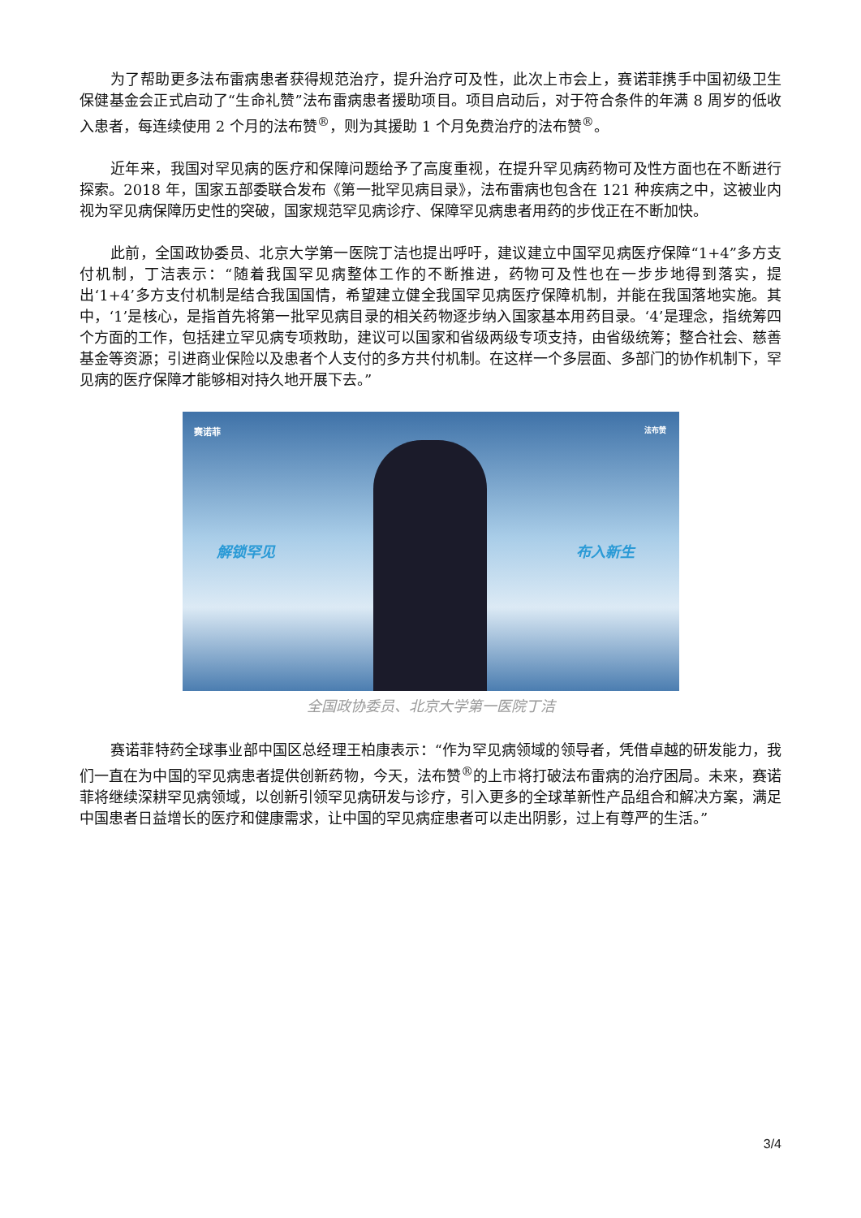为了帮助更多法布雷病患者获得规范治疗，提升治疗可及性，此次上市会上，赛诺菲携手中国初级卫生保健基金会正式启动了“生命礼赞”法布雷病患者援助项目。项目启动后，对于符合条件的年满 8 周岁的低收入患者，每连续使用 2 个月的法布赞<sup>®</sup>，则为其援助 1 个月免费治疗的法布赞<sup>®</sup>。
近年来，我国对罕见病的医疗和保障问题给予了高度重视，在提升罕见病药物可及性方面也在不断进行探索。2018 年，国家五部委联合发布《第一批罕见病目录》，法布雷病也包含在 121 种疾病之中，这被业内视为罕见病保障历史性的突破，国家规范罕见病诊疗、保障罕见病患者用药的步伐正在不断加快。
此前，全国政协委员、北京大学第一医院丁洁也提出呼吁，建议建立中国罕见病医疗保障“1+4”多方支付机制，丁洁表示：“随着我国罕见病整体工作的不断推进，药物可及性也在一步步地得到落实，提出‘1+4’多方支付机制是结合我国国情，希望建立健全我国罕见病医疗保障机制，并能在我国落地实施。其中，‘1’是核心，是指首先将第一批罕见病目录的相关药物逐步纳入国家基本用药目录。‘4’是理念，指统筹四个方面的工作，包括建立罕见病专项救助，建议可以国家和省级两级专项支持，由省级统筹；整合社会、慈善基金等资源；引进商业保险以及患者个人支付的多方共付机制。在这样一个多层面、多部门的协作机制下，罕见病的医疗保障才能够相对持久地开展下去。”
赛诺菲 法布赞
解锁罕见 布入新生
全国政协委员、北京大学第一医院丁洁
赛诺菲特药全球事业部中国区总经理王柏康表示：“作为罕见病领域的领导者，凭借卓越的研发能力，我们一直在为中国的罕见病患者提供创新药物，今天，法布赞<sup>®</sup>的上市将打破法布雷病的治疗困局。未来，赛诺菲将继续深耕罕见病领域，以创新引领罕见病研发与诊疗，引入更多的全球革新性产品组合和解决方案，满足中国患者日益增长的医疗和健康需求，让中国的罕见病症患者可以走出阴影，过上有尊严的生活。”
3/4